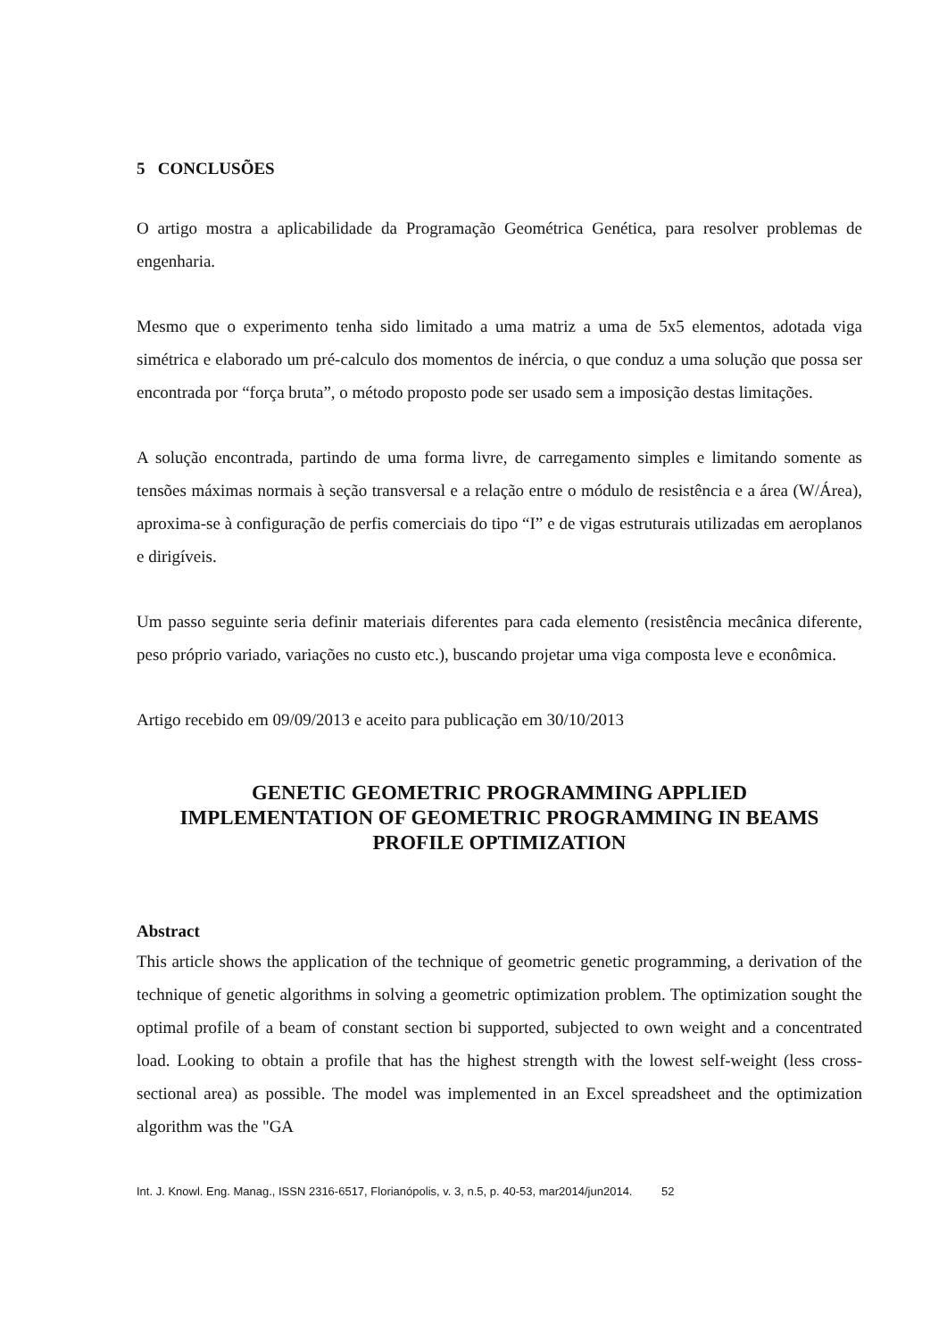5 CONCLUSÕES
O artigo mostra a aplicabilidade da Programação Geométrica Genética, para resolver problemas de engenharia.
Mesmo que o experimento tenha sido limitado a uma matriz a uma de 5x5 elementos, adotada viga simétrica e elaborado um pré-calculo dos momentos de inércia, o que conduz a uma solução que possa ser encontrada por “força bruta”, o método proposto pode ser usado sem a imposição destas limitações.
A solução encontrada, partindo de uma forma livre, de carregamento simples e limitando somente as tensões máximas normais à seção transversal e a relação entre o módulo de resistência e a área (W/Área), aproxima-se à configuração de perfis comerciais do tipo “I” e de vigas estruturais utilizadas em aeroplanos e dirigíveis.
Um passo seguinte seria definir materiais diferentes para cada elemento (resistência mecânica diferente, peso próprio variado, variações no custo etc.), buscando projetar uma viga composta leve e econômica.
Artigo recebido em 09/09/2013 e aceito para publicação em 30/10/2013
GENETIC GEOMETRIC PROGRAMMING APPLIED
IMPLEMENTATION OF GEOMETRIC PROGRAMMING IN BEAMS PROFILE OPTIMIZATION
Abstract
This article shows the application of the technique of geometric genetic programming, a derivation of the technique of genetic algorithms in solving a geometric optimization problem. The optimization sought the optimal profile of a beam of constant section bi supported, subjected to own weight and a concentrated load. Looking to obtain a profile that has the highest strength with the lowest self-weight (less cross-sectional area) as possible. The model was implemented in an Excel spreadsheet and the optimization algorithm was the "GA
Int. J. Knowl. Eng. Manag., ISSN 2316-6517, Florianópolis, v. 3, n.5, p. 40-53, mar2014/jun2014. 52